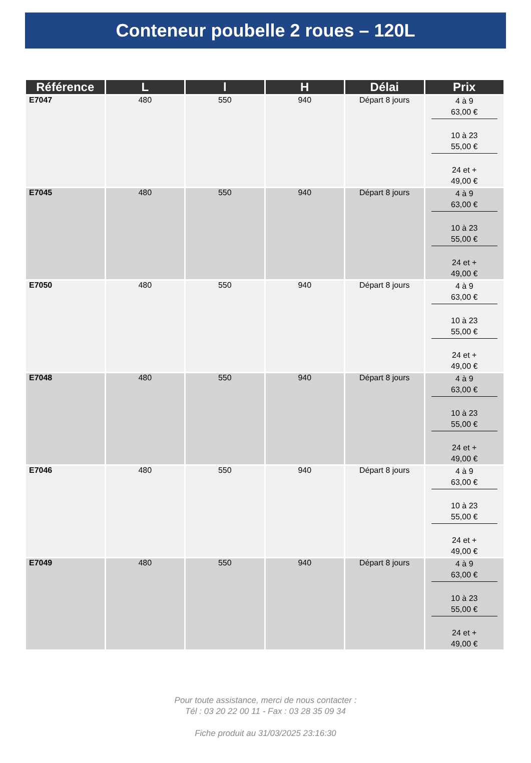Conteneur poubelle 2 roues – 120L
| Référence | L | l | H | Délai | Prix |
| --- | --- | --- | --- | --- | --- |
| E7047 | 480 | 550 | 940 | Départ 8 jours | 4 à 9 63,00 € 10 à 23 55,00 € 24 et + 49,00 € |
| E7045 | 480 | 550 | 940 | Départ 8 jours | 4 à 9 63,00 € 10 à 23 55,00 € 24 et + 49,00 € |
| E7050 | 480 | 550 | 940 | Départ 8 jours | 4 à 9 63,00 € 10 à 23 55,00 € 24 et + 49,00 € |
| E7048 | 480 | 550 | 940 | Départ 8 jours | 4 à 9 63,00 € 10 à 23 55,00 € 24 et + 49,00 € |
| E7046 | 480 | 550 | 940 | Départ 8 jours | 4 à 9 63,00 € 10 à 23 55,00 € 24 et + 49,00 € |
| E7049 | 480 | 550 | 940 | Départ 8 jours | 4 à 9 63,00 € 10 à 23 55,00 € 24 et + 49,00 € |
Pour toute assistance, merci de nous contacter :
Tél : 03 20 22 00 11 - Fax : 03 28 35 09 34
Fiche produit au 31/03/2025 23:16:30